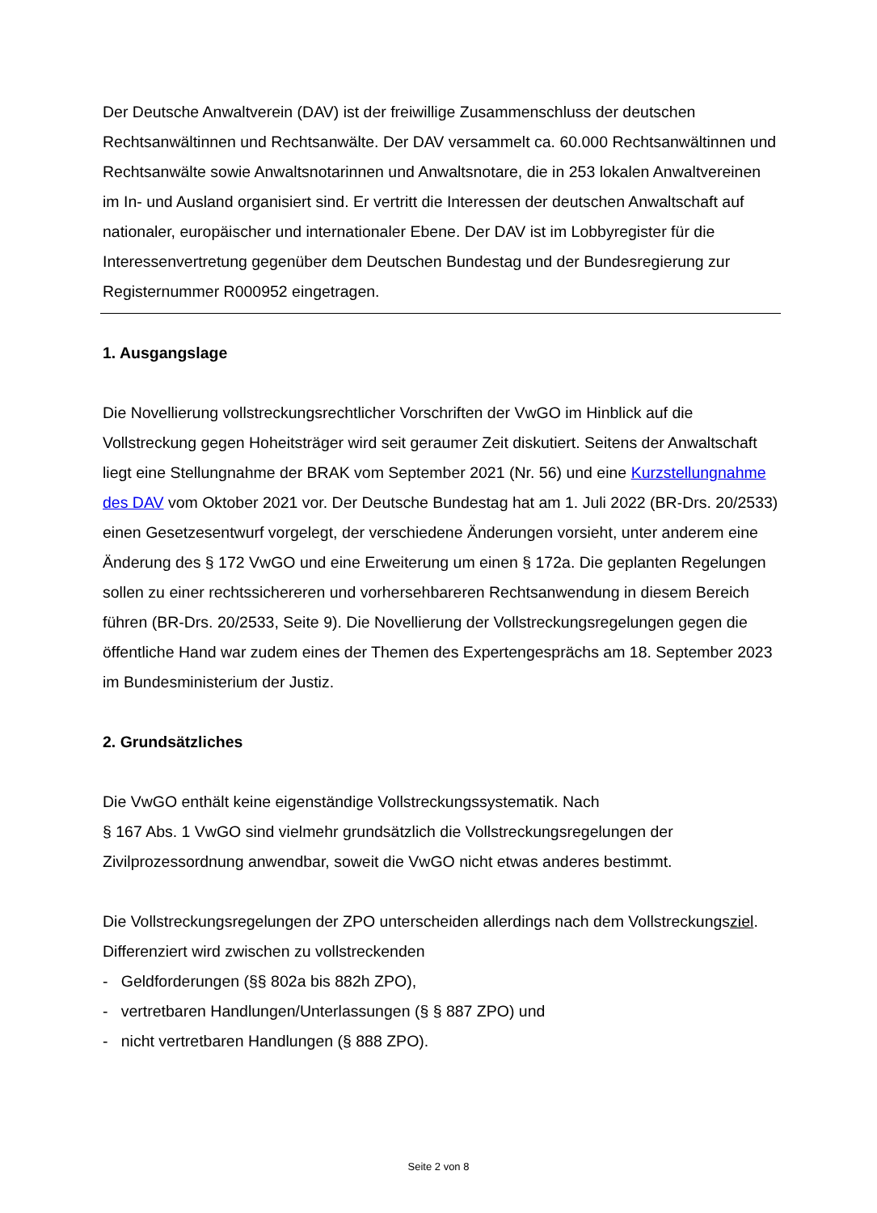Der Deutsche Anwaltverein (DAV) ist der freiwillige Zusammenschluss der deutschen Rechtsanwältinnen und Rechtsanwälte. Der DAV versammelt ca. 60.000 Rechtsanwältinnen und Rechtsanwälte sowie Anwaltsnotarinnen und Anwaltsnotare, die in 253 lokalen Anwaltvereinen im In- und Ausland organisiert sind. Er vertritt die Interessen der deutschen Anwaltschaft auf nationaler, europäischer und internationaler Ebene. Der DAV ist im Lobbyregister für die Interessenvertretung gegenüber dem Deutschen Bundestag und der Bundesregierung zur Registernummer R000952 eingetragen.
1. Ausgangslage
Die Novellierung vollstreckungsrechtlicher Vorschriften der VwGO im Hinblick auf die Vollstreckung gegen Hoheitsträger wird seit geraumer Zeit diskutiert. Seitens der Anwaltschaft liegt eine Stellungnahme der BRAK vom September 2021 (Nr. 56) und eine Kurzstellungnahme des DAV vom Oktober 2021 vor. Der Deutsche Bundestag hat am 1. Juli 2022 (BR-Drs. 20/2533) einen Gesetzesentwurf vorgelegt, der verschiedene Änderungen vorsieht, unter anderem eine Änderung des § 172 VwGO und eine Erweiterung um einen § 172a. Die geplanten Regelungen sollen zu einer rechtssichereren und vorhersehbareren Rechtsanwendung in diesem Bereich führen (BR-Drs. 20/2533, Seite 9). Die Novellierung der Vollstreckungsregelungen gegen die öffentliche Hand war zudem eines der Themen des Expertengesprächs am 18. September 2023 im Bundesministerium der Justiz.
2. Grundsätzliches
Die VwGO enthält keine eigenständige Vollstreckungssystematik. Nach
§ 167 Abs. 1 VwGO sind vielmehr grundsätzlich die Vollstreckungsregelungen der Zivilprozessordnung anwendbar, soweit die VwGO nicht etwas anderes bestimmt.
Die Vollstreckungsregelungen der ZPO unterscheiden allerdings nach dem Vollstreckungsziel. Differenziert wird zwischen zu vollstreckenden
- Geldforderungen (§§ 802a bis 882h ZPO),
- vertretbaren Handlungen/Unterlassungen (§ § 887 ZPO) und
- nicht vertretbaren Handlungen (§ 888 ZPO).
Seite 2 von 8